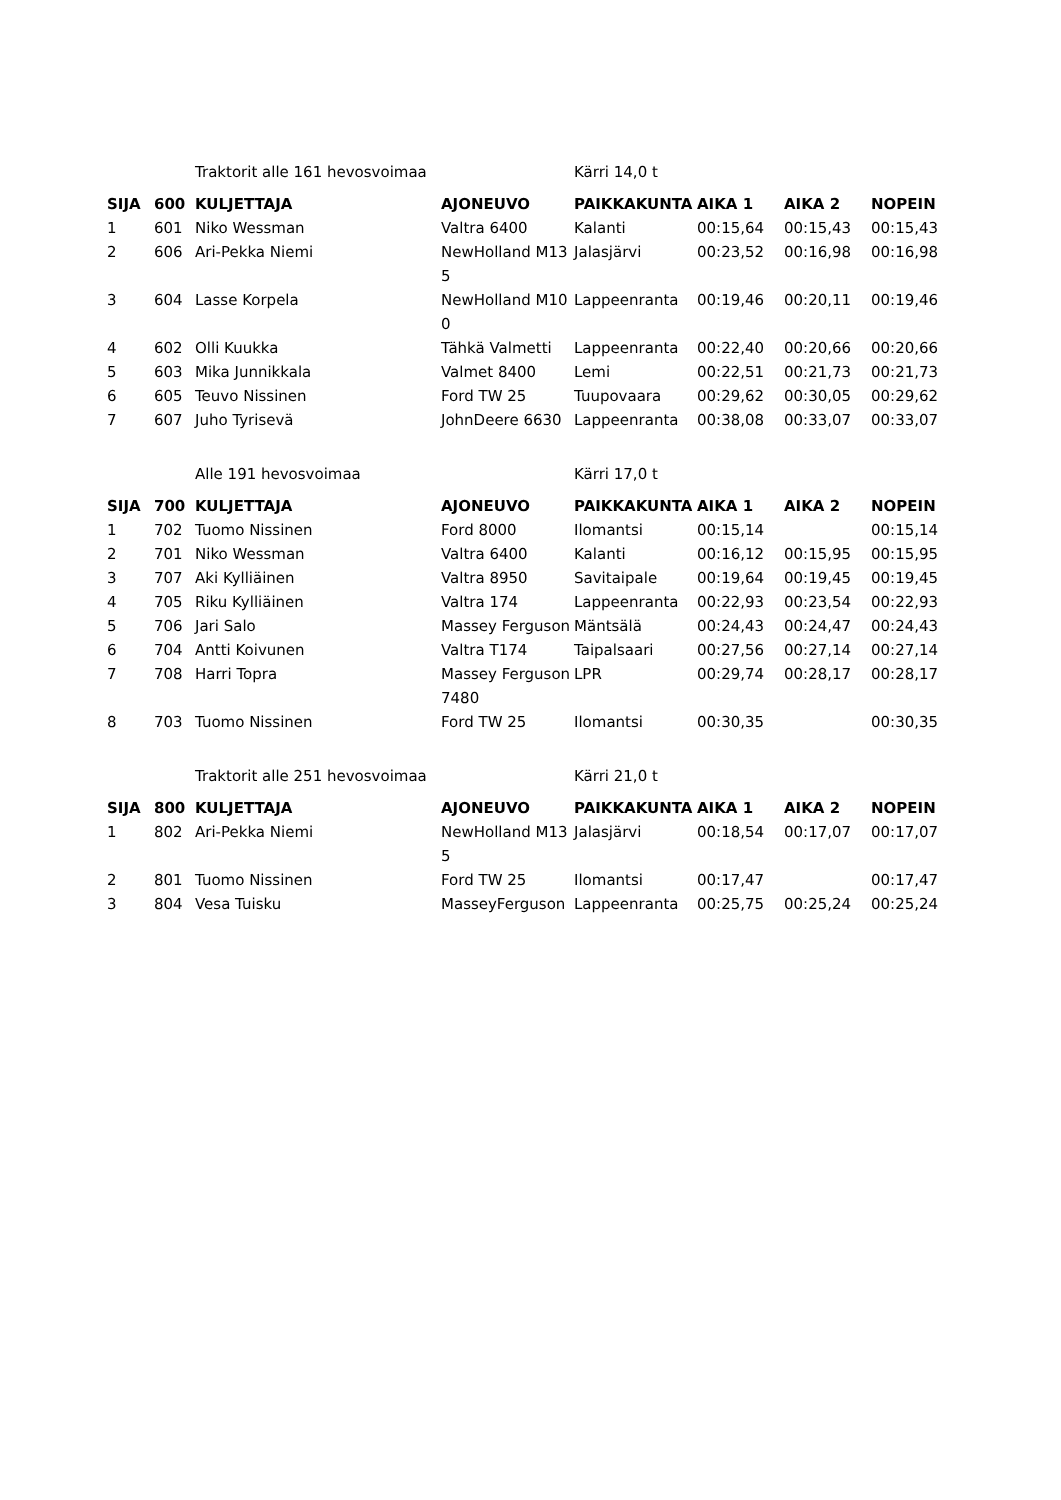| | | Traktorit alle 161 hevosvoimaa | | Kärri 14,0 t | | | |
| SIJA | 600 | KULJETTAJA | AJONEUVO | PAIKKAKUNTA | AIKA 1 | AIKA 2 | NOPEIN |
| 1 | 601 | Niko Wessman | Valtra 6400 | Kalanti | 00:15,64 | 00:15,43 | 00:15,43 |
| 2 | 606 | Ari-Pekka Niemi | NewHolland M135 | Jalasjärvi | 00:23,52 | 00:16,98 | 00:16,98 |
| 3 | 604 | Lasse Korpela | NewHolland M100 | Lappeenranta | 00:19,46 | 00:20,11 | 00:19,46 |
| 4 | 602 | Olli Kuukka | Tähkä Valmetti | Lappeenranta | 00:22,40 | 00:20,66 | 00:20,66 |
| 5 | 603 | Mika Junnikkala | Valmet 8400 | Lemi | 00:22,51 | 00:21,73 | 00:21,73 |
| 6 | 605 | Teuvo Nissinen | Ford TW 25 | Tuupovaara | 00:29,62 | 00:30,05 | 00:29,62 |
| 7 | 607 | Juho Tyrisevä | JohnDeere 6630 | Lappeenranta | 00:38,08 | 00:33,07 | 00:33,07 |
| | | Alle 191 hevosvoimaa | | Kärri 17,0 t | | | |
| SIJA | 700 | KULJETTAJA | AJONEUVO | PAIKKAKUNTA | AIKA 1 | AIKA 2 | NOPEIN |
| 1 | 702 | Tuomo Nissinen | Ford 8000 | Ilomantsi | 00:15,14 | | 00:15,14 |
| 2 | 701 | Niko Wessman | Valtra 6400 | Kalanti | 00:16,12 | 00:15,95 | 00:15,95 |
| 3 | 707 | Aki Kylliäinen | Valtra 8950 | Savitaipale | 00:19,64 | 00:19,45 | 00:19,45 |
| 4 | 705 | Riku Kylliäinen | Valtra 174 | Lappeenranta | 00:22,93 | 00:23,54 | 00:22,93 |
| 5 | 706 | Jari Salo | Massey Ferguson | Mäntsälä | 00:24,43 | 00:24,47 | 00:24,43 |
| 6 | 704 | Antti Koivunen | Valtra T174 | Taipalsaari | 00:27,56 | 00:27,14 | 00:27,14 |
| 7 | 708 | Harri Topra | Massey Ferguson 7480 | LPR | 00:29,74 | 00:28,17 | 00:28,17 |
| 8 | 703 | Tuomo Nissinen | Ford TW 25 | Ilomantsi | 00:30,35 | | 00:30,35 |
| | | Traktorit alle 251 hevosvoimaa | | Kärri 21,0 t | | | |
| SIJA | 800 | KULJETTAJA | AJONEUVO | PAIKKAKUNTA | AIKA 1 | AIKA 2 | NOPEIN |
| 1 | 802 | Ari-Pekka Niemi | NewHolland M135 | Jalasjärvi | 00:18,54 | 00:17,07 | 00:17,07 |
| 2 | 801 | Tuomo Nissinen | Ford TW 25 | Ilomantsi | 00:17,47 | | 00:17,47 |
| 3 | 804 | Vesa Tuisku | MasseyFerguson | Lappeenranta | 00:25,75 | 00:25,24 | 00:25,24 |